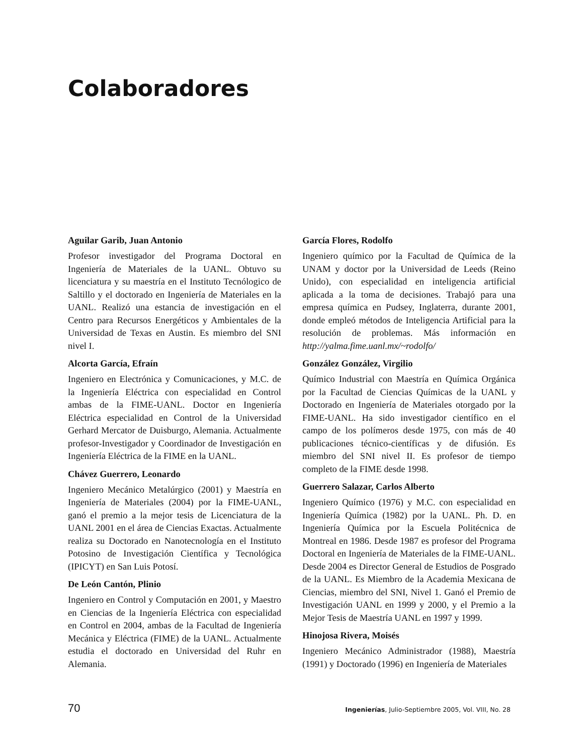Colaboradores
Aguilar Garib, Juan Antonio
Profesor investigador del Programa Doctoral en Ingeniería de Materiales de la UANL. Obtuvo su licenciatura y su maestría en el Instituto Tecnólogico de Saltillo y el doctorado en Ingeniería de Materiales en la UANL. Realizó una estancia de investigación en el Centro para Recursos Energéticos y Ambientales de la Universidad de Texas en Austin. Es miembro del SNI nivel I.
Alcorta García, Efraín
Ingeniero en Electrónica y Comunicaciones, y M.C. de la Ingeniería Eléctrica con especialidad en Control ambas de la FIME-UANL. Doctor en Ingeniería Eléctrica especialidad en Control de la Universidad Gerhard Mercator de Duisburgo, Alemania. Actualmente profesor-Investigador y Coordinador de Investigación en Ingeniería Eléctrica de la FIME en la UANL.
Chávez Guerrero, Leonardo
Ingeniero Mecánico Metalúrgico (2001) y Maestría en Ingeniería de Materiales (2004) por la FIME-UANL, ganó el premio a la mejor tesis de Licenciatura de la UANL 2001 en el área de Ciencias Exactas. Actualmente realiza su Doctorado en Nanotecnología en el Instituto Potosino de Investigación Científica y Tecnológica (IPICYT) en San Luis Potosí.
De León Cantón, Plinio
Ingeniero en Control y Computación en 2001, y Maestro en Ciencias de la Ingeniería Eléctrica con especialidad en Control en 2004, ambas de la Facultad de Ingeniería Mecánica y Eléctrica (FIME) de la UANL. Actualmente estudia el doctorado en Universidad del Ruhr en Alemania.
García Flores, Rodolfo
Ingeniero químico por la Facultad de Química de la UNAM y doctor por la Universidad de Leeds (Reino Unido), con especialidad en inteligencia artificial aplicada a la toma de decisiones. Trabajó para una empresa química en Pudsey, Inglaterra, durante 2001, donde empleó métodos de Inteligencia Artificial para la resolución de problemas. Más información en http://yalma.fime.uanl.mx/~rodolfo/
González González, Virgilio
Químico Industrial con Maestría en Química Orgánica por la Facultad de Ciencias Químicas de la UANL y Doctorado en Ingeniería de Materiales otorgado por la FIME-UANL. Ha sido investigador científico en el campo de los polímeros desde 1975, con más de 40 publicaciones técnico-científicas y de difusión. Es miembro del SNI nivel II. Es profesor de tiempo completo de la FIME desde 1998.
Guerrero Salazar, Carlos Alberto
Ingeniero Químico (1976) y M.C. con especialidad en Ingeniería Química (1982) por la UANL. Ph. D. en Ingeniería Química por la Escuela Politécnica de Montreal en 1986. Desde 1987 es profesor del Programa Doctoral en Ingeniería de Materiales de la FIME-UANL. Desde 2004 es Director General de Estudios de Posgrado de la UANL. Es Miembro de la Academia Mexicana de Ciencias, miembro del SNI, Nivel 1. Ganó el Premio de Investigación UANL en 1999 y 2000, y el Premio a la Mejor Tesis de Maestría UANL en 1997 y 1999.
Hinojosa Rivera, Moisés
Ingeniero Mecánico Administrador (1988), Maestría (1991) y Doctorado (1996) en Ingeniería de Materiales
70 Ingenierías, Julio-Septiembre 2005, Vol. VIII, No. 28